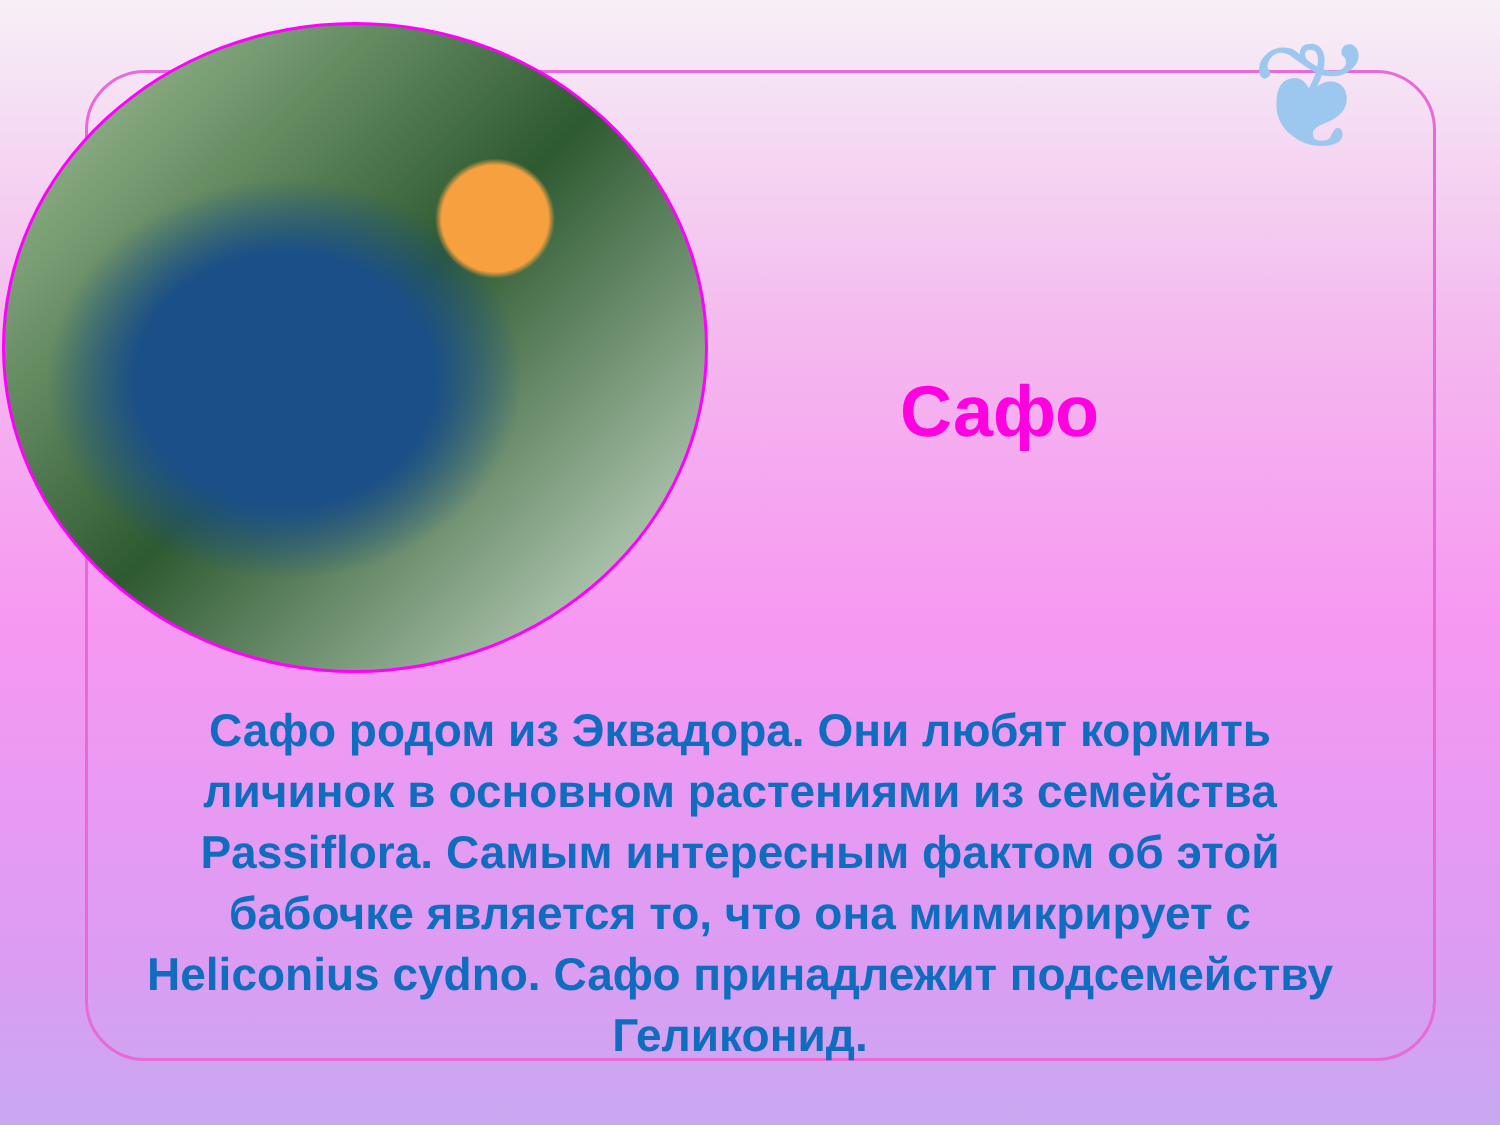❦
Сафо
Сафо родом из Эквадора. Они любят кормить личинок в основном растениями из семейства Passiflora. Самым интересным фактом об этой бабочке является то, что она мимикрирует с Heliconius cydno. Сафо принадлежит подсемейству Геликонид.